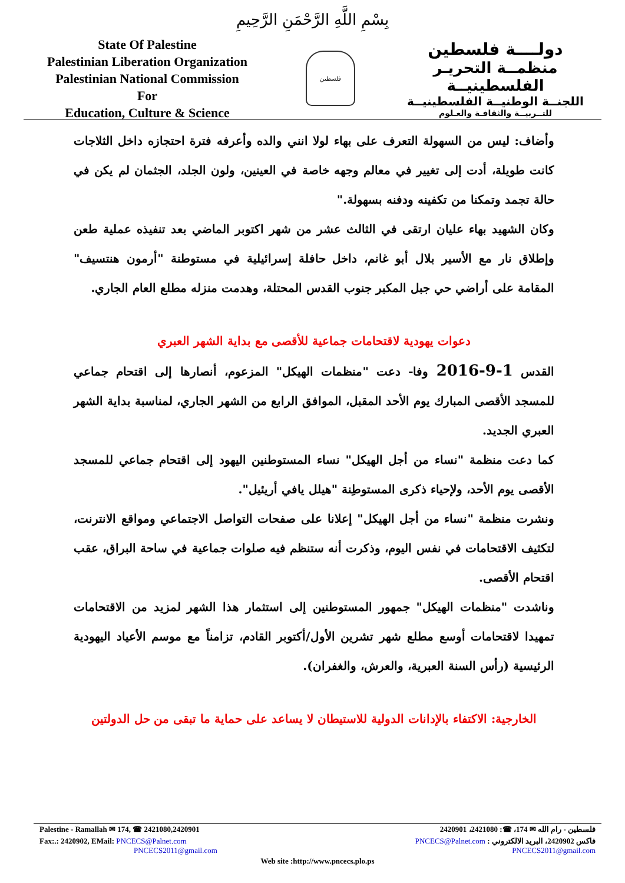بِسْمِ اللَّهِ الرَّحْمَنِ الرَّحِيمِ
State Of Palestine
Palestinian Liberation Organization
Palestinian National Commission
For
Education, Culture & Science
فلسطين
دولــــة فلسطين
منظمــة التحريـر الفلسطينيــة
اللجنــة الوطنيــة الفلسطينيــة
للتــربيــة والثقافـة والعـلوم
وأضاف: ليس من السهولة التعرف على بهاء لولا انني والده وأعرفه فترة احتجازه داخل الثلاجات كانت طويلة، أدت إلى تغيير في معالم وجهه خاصة في العينين، ولون الجلد، الجثمان لم يكن في حالة تجمد وتمكنا من تكفينه ودفنه بسهولة."
وكان الشهيد بهاء عليان ارتقى في الثالث عشر من شهر اكتوبر الماضي بعد تنفيذه عملية طعن وإطلاق نار مع الأسير بلال أبو غانم، داخل حافلة إسرائيلية في مستوطنة "أرمون هنتسيف" المقامة على أراضي حي جبل المكبر جنوب القدس المحتلة، وهدمت منزله مطلع العام الجاري.
دعوات يهودية لاقتحامات جماعية للأقصى مع بداية الشهر العبري
القدس 1-9-2016 وفا- دعت "منظمات الهيكل" المزعوم، أنصارها إلى اقتحام جماعي للمسجد الأقصى المبارك يوم الأحد المقبل، الموافق الرابع من الشهر الجاري، لمناسبة بداية الشهر العبري الجديد.
كما دعت منظمة "نساء من أجل الهيكل" نساء المستوطنين اليهود إلى اقتحام جماعي للمسجد الأقصى يوم الأحد، ولإحياء ذكرى المستوطِنة "هيلل يافي أريئيل".
ونشرت منظمة "نساء من أجل الهيكل" إعلانا على صفحات التواصل الاجتماعي ومواقع الانترنت، لتكثيف الاقتحامات في نفس اليوم، وذكرت أنه ستنظم فيه صلوات جماعية في ساحة البراق، عقب اقتحام الأقصى.
وناشدت "منظمات الهيكل" جمهور المستوطنين إلى استثمار هذا الشهر لمزيد من الاقتحامات تمهيدا لاقتحامات أوسع مطلع شهر تشرين الأول/أكتوبر القادم، تزامناً مع موسم الأعياد اليهودية الرئيسية (رأس السنة العبرية، والعرش، والغفران).
الخارجية: الاكتفاء بالإدانات الدولية للاستيطان لا يساعد على حماية ما تبقى من حل الدولتين
Palestine - Ramallah ✉ 174, ☎ 2421080,2420901 فلسطين - رام الله ✉ 174، ☎: 2421080، 2420901
Fax:.: 2420902, EMail: PNCECS@Palnet.com
PNCECS2011@gmail.com فاكس 2420902، البريد الالكتروني : PNCECS@Palnet.com
PNCECS2011@gmail.com
Web site :http://www.pncecs.plo.ps